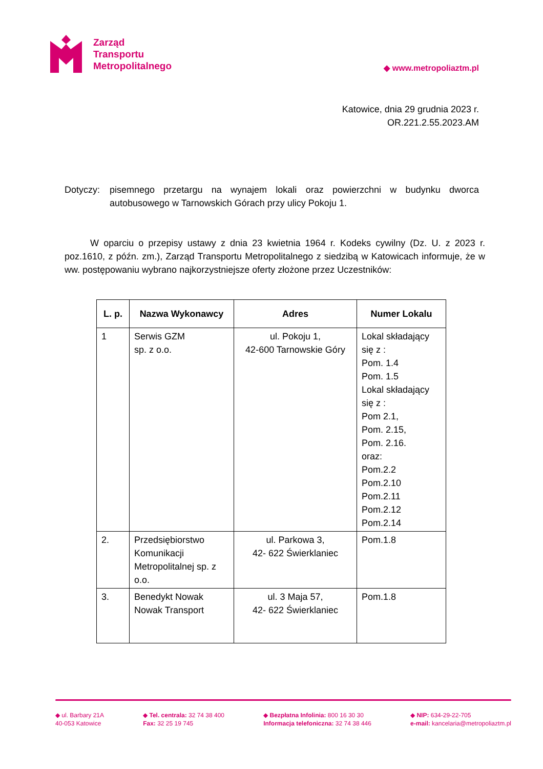Zarząd
Transportu
Metropolitalnego
◆ www.metropoliaztm.pl
Katowice, dnia 29 grudnia 2023 r.
OR.221.2.55.2023.AM
Dotyczy: pisemnego przetargu na wynajem lokali oraz powierzchni w budynku dworca autobusowego w Tarnowskich Górach przy ulicy Pokoju 1.
W oparciu o przepisy ustawy z dnia 23 kwietnia 1964 r. Kodeks cywilny (Dz. U. z 2023 r. poz.1610, z późn. zm.), Zarząd Transportu Metropolitalnego z siedzibą w Katowicach informuje, że w ww. postępowaniu wybrano najkorzystniejsze oferty złożone przez Uczestników:
| L. p. | Nazwa Wykonawcy | Adres | Numer Lokalu |
| --- | --- | --- | --- |
| 1 | Serwis GZM sp. z o.o. | ul. Pokoju 1, 42-600 Tarnowskie Góry | Lokal składający się z : Pom. 1.4 Pom. 1.5 Lokal składający się z : Pom 2.1, Pom. 2.15, Pom. 2.16. oraz: Pom.2.2 Pom.2.10 Pom.2.11 Pom.2.12 Pom.2.14 |
| 2. | Przedsiębiorstwo Komunikacji Metropolitalnej sp. z o.o. | ul. Parkowa 3, 42- 622 Świerklaniec | Pom.1.8 |
| 3. | Benedykt Nowak Nowak Transport | ul. 3 Maja 57, 42- 622 Świerklaniec | Pom.1.8 |
◆ ul. Barbary 21A
40-053 Katowice
◆ Tel. centrala: 32 74 38 400
Fax: 32 25 19 745
◆ Bezpłatna Infolinia: 800 16 30 30
Informacja telefoniczna: 32 74 38 446
◆ NIP: 634-29-22-705
e-mail: kancelaria@metropoliaztm.pl